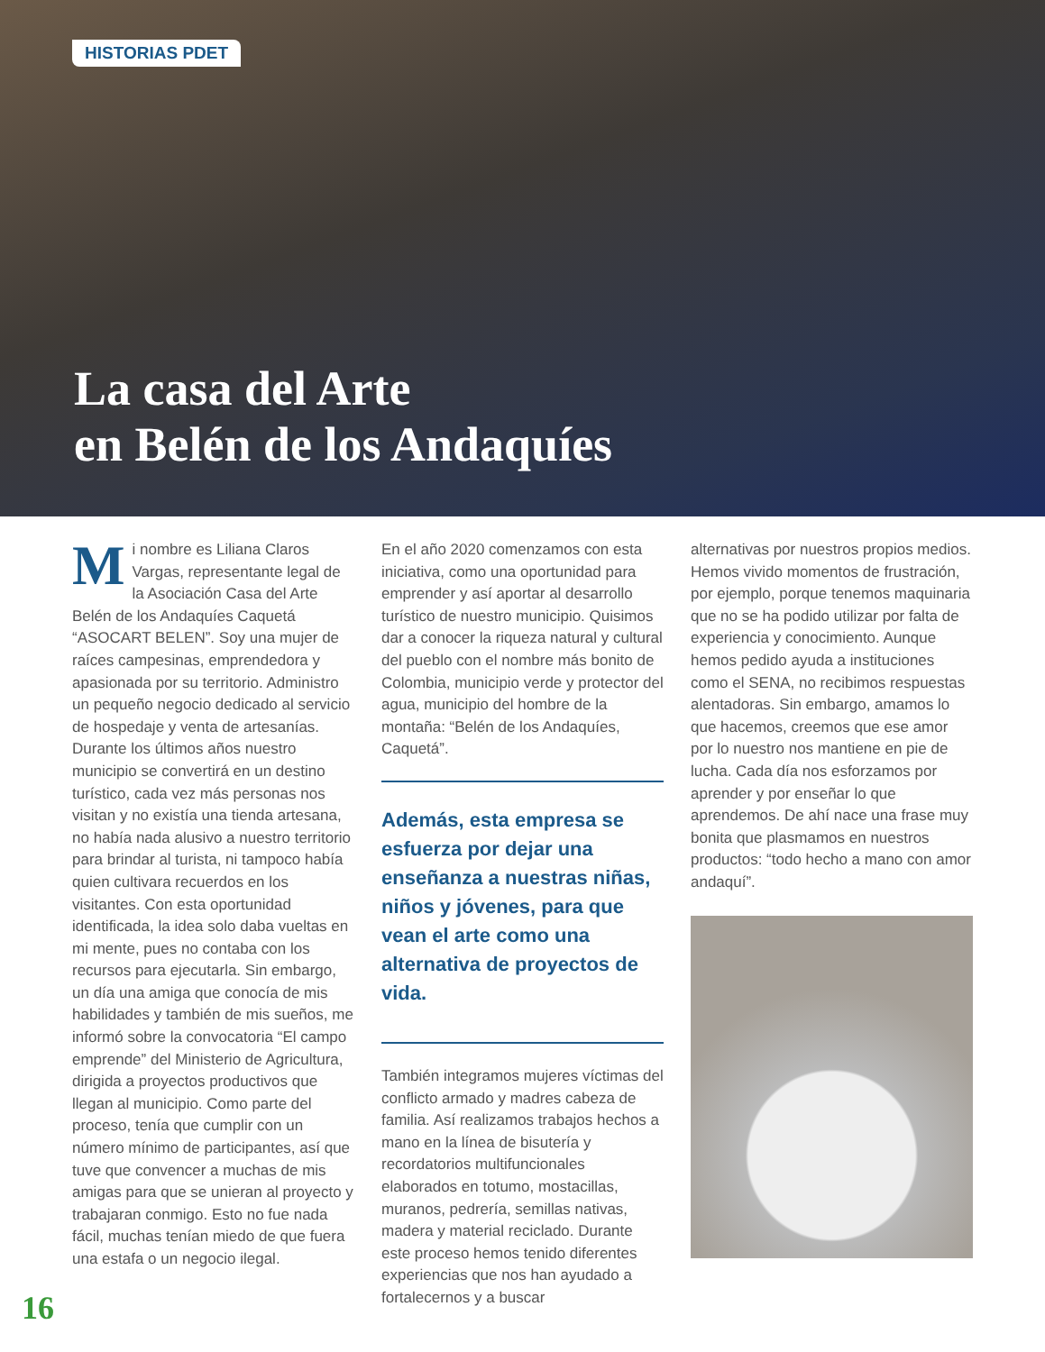HISTORIAS PDET
La casa del Arte
en Belén de los Andaquíes
Mi nombre es Liliana Claros Vargas, representante legal de la Asociación Casa del Arte Belén de los Andaquíes Caquetá “ASOCART BELEN”. Soy una mujer de raíces campesinas, emprendedora y apasionada por su territorio. Administro un pequeño negocio dedicado al servicio de hospedaje y venta de artesanías. Durante los últimos años nuestro municipio se convertirá en un destino turístico, cada vez más personas nos visitan y no existía una tienda artesana, no había nada alusivo a nuestro territorio para brindar al turista, ni tampoco había quien cultivara recuerdos en los visitantes. Con esta oportunidad identificada, la idea solo daba vueltas en mi mente, pues no contaba con los recursos para ejecutarla. Sin embargo, un día una amiga que conocía de mis habilidades y también de mis sueños, me informó sobre la convocatoria “El campo emprende” del Ministerio de Agricultura, dirigida a proyectos productivos que llegan al municipio. Como parte del proceso, tenía que cumplir con un número mínimo de participantes, así que tuve que convencer a muchas de mis amigas para que se unieran al proyecto y trabajaran conmigo. Esto no fue nada fácil, muchas tenían miedo de que fuera una estafa o un negocio ilegal.
En el año 2020 comenzamos con esta iniciativa, como una oportunidad para emprender y así aportar al desarrollo turístico de nuestro municipio. Quisimos dar a conocer la riqueza natural y cultural del pueblo con el nombre más bonito de Colombia, municipio verde y protector del agua, municipio del hombre de la montaña: “Belén de los Andaquíes, Caquetá”.
Además, esta empresa se esfuerza por dejar una enseñanza a nuestras niñas, niños y jóvenes, para que vean el arte como una alternativa de proyectos de vida.
También integramos mujeres víctimas del conflicto armado y madres cabeza de familia. Así realizamos trabajos hechos a mano en la línea de bisutería y recordatorios multifuncionales elaborados en totumo, mostacillas, muranos, pedrería, semillas nativas, madera y material reciclado. Durante este proceso hemos tenido diferentes experiencias que nos han ayudado a fortalecernos y a buscar
alternativas por nuestros propios medios. Hemos vivido momentos de frustración, por ejemplo, porque tenemos maquinaria que no se ha podido utilizar por falta de experiencia y conocimiento. Aunque hemos pedido ayuda a instituciones como el SENA, no recibimos respuestas alentadoras. Sin embargo, amamos lo que hacemos, creemos que ese amor por lo nuestro nos mantiene en pie de lucha. Cada día nos esforzamos por aprender y por enseñar lo que aprendemos. De ahí nace una frase muy bonita que plasmamos en nuestros productos: “todo hecho a mano con amor andaquí”.
16